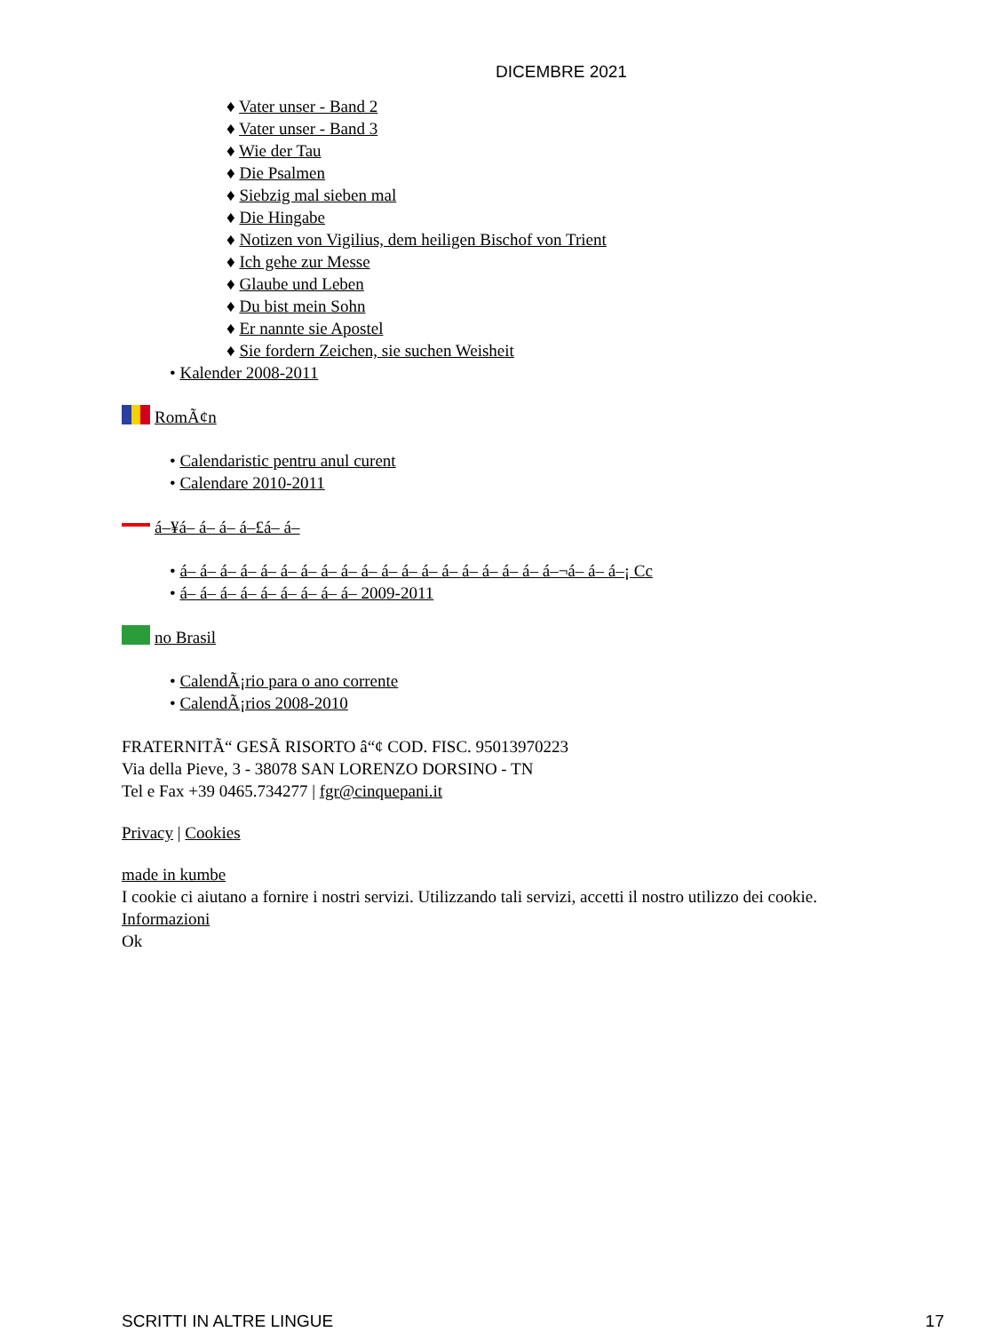DICEMBRE 2021
♦ Vater unser - Band 2
♦ Vater unser - Band 3
♦ Wie der Tau
♦ Die Psalmen
♦ Siebzig mal sieben mal
♦ Die Hingabe
♦ Notizen von Vigilius, dem heiligen Bischof von Trient
♦ Ich gehe zur Messe
♦ Glaube und Leben
♦ Du bist mein Sohn
♦ Er nannte sie Apostel
♦ Sie fordern Zeichen, sie suchen Weisheit
• Kalender 2008-2011
RomÃ¢n
• Calendaristic pentru anul curent
• Calendare 2010-2011
á–¥á– á– á– á–£á– á–
• á– á– á– á– á– á– á– á– á– á– á– á– á– á– á– á– á– á– á–¬á– á– á–¡ Cc
• á– á– á– á– á– á– á– á– á– 2009-2011
no Brasil
• CalendÃ¡rio para o ano corrente
• CalendÃ¡rios 2008-2010
FRATERNITÃ“ GESÃ RISORTO â“¢ COD. FISC. 95013970223
Via della Pieve, 3 - 38078 SAN LORENZO DORSINO - TN
Tel e Fax +39 0465.734277 | fgr@cinquepani.it
Privacy | Cookies
made in kumbe
I cookie ci aiutano a fornire i nostri servizi. Utilizzando tali servizi, accetti il nostro utilizzo dei cookie.
Informazioni
Ok
SCRITTI IN ALTRE LINGUE 17